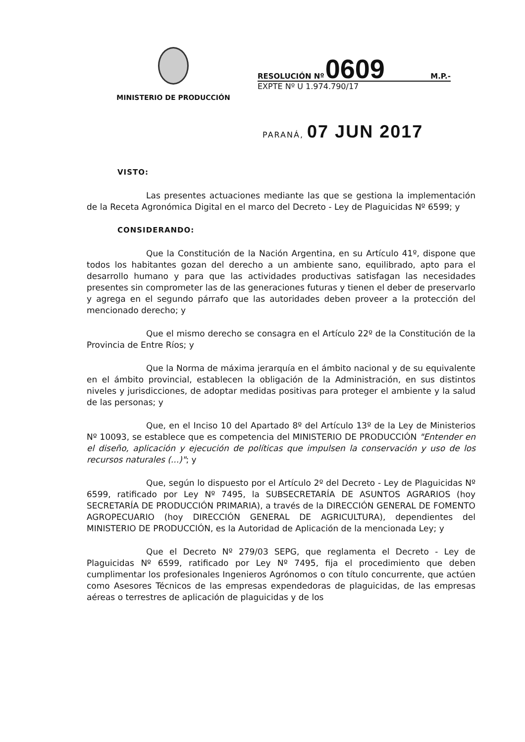MINISTERIO DE PRODUCCIÓN
RESOLUCIÓN Nº 0609 M.P.-
EXPTE Nº U 1.974.790/17
PARANÁ, 07 JUN 2017
VISTO:
Las presentes actuaciones mediante las que se gestiona la implementación de la Receta Agronómica Digital en el marco del Decreto - Ley de Plaguicidas Nº 6599; y
CONSIDERANDO:
Que la Constitución de la Nación Argentina, en su Artículo 41º, dispone que todos los habitantes gozan del derecho a un ambiente sano, equilibrado, apto para el desarrollo humano y para que las actividades productivas satisfagan las necesidades presentes sin comprometer las de las generaciones futuras y tienen el deber de preservarlo y agrega en el segundo párrafo que las autoridades deben proveer a la protección del mencionado derecho; y
Que el mismo derecho se consagra en el Artículo 22º de la Constitución de la Provincia de Entre Ríos; y
Que la Norma de máxima jerarquía en el ámbito nacional y de su equivalente en el ámbito provincial, establecen la obligación de la Administración, en sus distintos niveles y jurisdicciones, de adoptar medidas positivas para proteger el ambiente y la salud de las personas; y
Que, en el Inciso 10 del Apartado 8º del Artículo 13º de la Ley de Ministerios Nº 10093, se establece que es competencia del MINISTERIO DE PRODUCCIÓN "Entender en el diseño, aplicación y ejecución de políticas que impulsen la conservación y uso de los recursos naturales (...)"; y
Que, según lo dispuesto por el Artículo 2º del Decreto - Ley de Plaguicidas Nº 6599, ratificado por Ley Nº 7495, la SUBSECRETARÍA DE ASUNTOS AGRARIOS (hoy SECRETARÍA DE PRODUCCIÓN PRIMARIA), a través de la DIRECCIÓN GENERAL DE FOMENTO AGROPECUARIO (hoy DIRECCIÓN GENERAL DE AGRICULTURA), dependientes del MINISTERIO DE PRODUCCIÓN, es la Autoridad de Aplicación de la mencionada Ley; y
Que el Decreto Nº 279/03 SEPG, que reglamenta el Decreto - Ley de Plaguicidas Nº 6599, ratificado por Ley Nº 7495, fija el procedimiento que deben cumplimentar los profesionales Ingenieros Agrónomos o con título concurrente, que actúen como Asesores Técnicos de las empresas expendedoras de plaguicidas, de las empresas aéreas o terrestres de aplicación de plaguicidas y de los